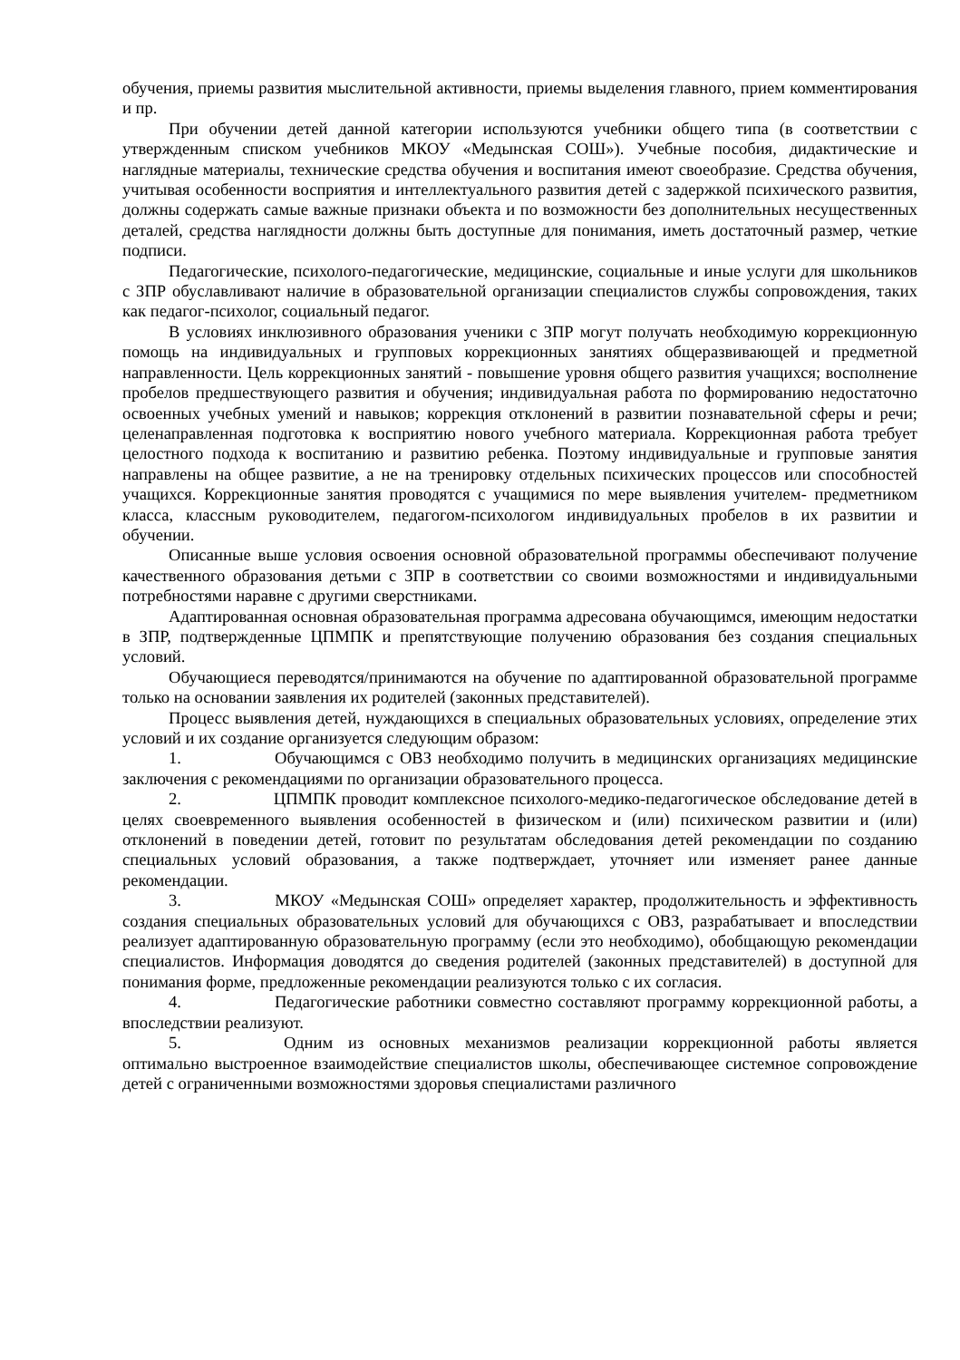обучения, приемы развития мыслительной активности, приемы выделения главного, прием комментирования и пр.
При обучении детей данной категории используются учебники общего типа (в соответствии с утвержденным списком учебников МКОУ «Медынская СОШ»). Учебные пособия, дидактические и наглядные материалы, технические средства обучения и воспитания имеют своеобразие. Средства обучения, учитывая особенности восприятия и интеллектуального развития детей с задержкой психического развития, должны содержать самые важные признаки объекта и по возможности без дополнительных несущественных деталей, средства наглядности должны быть доступные для понимания, иметь достаточный размер, четкие подписи.
Педагогические, психолого-педагогические, медицинские, социальные и иные услуги для школьников с ЗПР обуславливают наличие в образовательной организации специалистов службы сопровождения, таких как педагог-психолог, социальный педагог.
В условиях инклюзивного образования ученики с ЗПР могут получать необходимую коррекционную помощь на индивидуальных и групповых коррекционных занятиях общеразвивающей и предметной направленности. Цель коррекционных занятий - повышение уровня общего развития учащихся; восполнение пробелов предшествующего развития и обучения; индивидуальная работа по формированию недостаточно освоенных учебных умений и навыков; коррекция отклонений в развитии познавательной сферы и речи; целенаправленная подготовка к восприятию нового учебного материала. Коррекционная работа требует целостного подхода к воспитанию и развитию ребенка. Поэтому индивидуальные и групповые занятия направлены на общее развитие, а не на тренировку отдельных психических процессов или способностей учащихся. Коррекционные занятия проводятся с учащимися по мере выявления учителем- предметником класса, классным руководителем, педагогом-психологом индивидуальных пробелов в их развитии и обучении.
Описанные выше условия освоения основной образовательной программы обеспечивают получение качественного образования детьми с ЗПР в соответствии со своими возможностями и индивидуальными потребностями наравне с другими сверстниками.
Адаптированная основная образовательная программа адресована обучающимся, имеющим недостатки в ЗПР, подтвержденные ЦПМПК и препятствующие получению образования без создания специальных условий.
Обучающиеся переводятся/принимаются на обучение по адаптированной образовательной программе только на основании заявления их родителей (законных представителей).
Процесс выявления детей, нуждающихся в специальных образовательных условиях, определение этих условий и их создание организуется следующим образом:
1. Обучающимся с ОВЗ необходимо получить в медицинских организациях медицинские заключения с рекомендациями по организации образовательного процесса.
2. ЦПМПК проводит комплексное психолого-медико-педагогическое обследование детей в целях своевременного выявления особенностей в физическом и (или) психическом развитии и (или) отклонений в поведении детей, готовит по результатам обследования детей рекомендации по созданию специальных условий образования, а также подтверждает, уточняет или изменяет ранее данные рекомендации.
3. МКОУ «Медынская СОШ» определяет характер, продолжительность и эффективность создания специальных образовательных условий для обучающихся с ОВЗ, разрабатывает и впоследствии реализует адаптированную образовательную программу (если это необходимо), обобщающую рекомендации специалистов. Информация доводятся до сведения родителей (законных представителей) в доступной для понимания форме, предложенные рекомендации реализуются только с их согласия.
4. Педагогические работники совместно составляют программу коррекционной работы, а впоследствии реализуют.
5. Одним из основных механизмов реализации коррекционной работы является оптимально выстроенное взаимодействие специалистов школы, обеспечивающее системное сопровождение детей с ограниченными возможностями здоровья специалистами различного